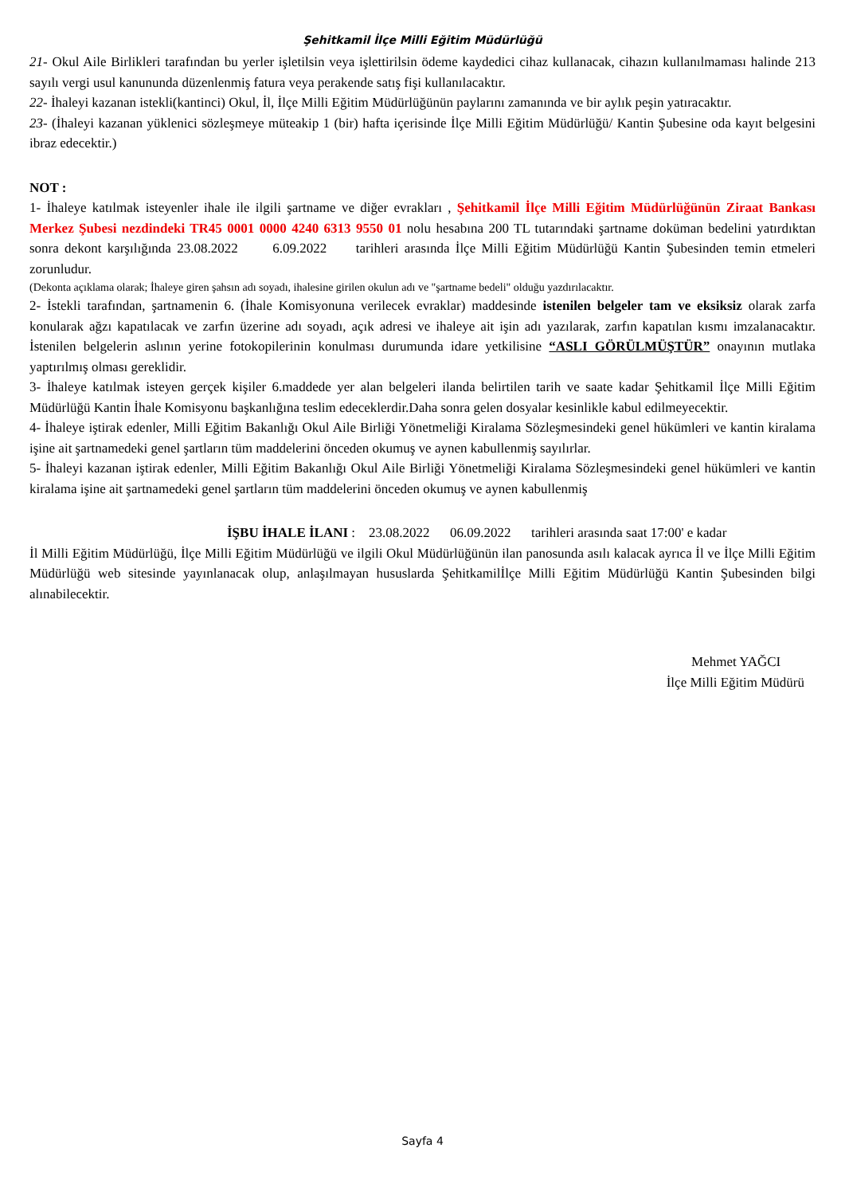Şehitkamil İlçe Milli Eğitim Müdürlüğü
21- Okul Aile Birlikleri tarafından bu yerler işletilsin veya işlettirilsin ödeme kaydedici cihaz kullanacak, cihazın kullanılmaması halinde 213 sayılı vergi usul kanununda düzenlenmiş fatura veya perakende satış fişi kullanılacaktır.
22- İhaleyi kazanan istekli(kantinci) Okul, İl, İlçe Milli Eğitim Müdürlüğünün paylarını zamanında ve bir aylık peşin yatıracaktır.
23- (İhaleyi kazanan yüklenici sözleşmeye müteakip 1 (bir) hafta içerisinde İlçe Milli Eğitim Müdürlüğü/ Kantin Şubesine oda kayıt belgesini ibraz edecektir.)
NOT :
1- İhaleye katılmak isteyenler ihale ile ilgili şartname ve diğer evrakları , Şehitkamil İlçe Milli Eğitim Müdürlüğünün Ziraat Bankası Merkez Şubesi nezdindeki TR45 0001 0000 4240 6313 9550 01 nolu hesabına 200 TL tutarındaki şartname doküman bedelini yatırdıktan sonra dekont karşılığında 23.08.2022 6.09.2022 tarihleri arasında İlçe Milli Eğitim Müdürlüğü Kantin Şubesinden temin etmeleri zorunludur.
(Dekonta açıklama olarak; İhaleye giren şahsın adı soyadı, ihalesine girilen okulun adı ve "şartname bedeli" olduğu yazdırılacaktır.
2- İstekli tarafından, şartnamenin 6. (İhale Komisyonuna verilecek evraklar) maddesinde istenilen belgeler tam ve eksiksiz olarak zarfa konularak ağzı kapatılacak ve zarfın üzerine adı soyadı, açık adresi ve ihaleye ait işin adı yazılarak, zarfın kapatılan kısmı imzalanacaktır. İstenilen belgelerin aslının yerine fotokopilerinin konulması durumunda idare yetkilisine “ASLI GÖRÜLMÜŞTÜR” onayının mutlaka yaptırılmış olması gereklidir.
3- İhaleye katılmak isteyen gerçek kişiler 6.maddede yer alan belgeleri ilanda belirtilen tarih ve saate kadar Şehitkamil İlçe Milli Eğitim Müdürlüğü Kantin İhale Komisyonu başkanlığına teslim edeceklerdir.Daha sonra gelen dosyalar kesinlikle kabul edilmeyecektir.
4- İhaleye iştirak edenler, Milli Eğitim Bakanlığı Okul Aile Birliği Yönetmeliği Kiralama Sözleşmesindeki genel hükümleri ve kantin kiralama işine ait şartnamedeki genel şartların tüm maddelerini önceden okumuş ve aynen kabullenmiş sayılırlar.
5- İhaleyi kazanan iştirak edenler, Milli Eğitim Bakanlığı Okul Aile Birliği Yönetmeliği Kiralama Sözleşmesindeki genel hükümleri ve kantin kiralama işine ait şartnamedeki genel şartların tüm maddelerini önceden okumuş ve aynen kabullenmiş
İŞBU İHALE İLANI : 23.08.2022 06.09.2022 tarihleri arasında saat 17:00' e kadar
İl Milli Eğitim Müdürlüğü, İlçe Milli Eğitim Müdürlüğü ve ilgili Okul Müdürlüğünün ilan panosunda asılı kalacak ayrıca İl ve İlçe Milli Eğitim Müdürlüğü web sitesinde yayınlanacak olup, anlaşılmayan hususlarda Şehitkamilİlçe Milli Eğitim Müdürlüğü Kantin Şubesinden bilgi alınabilecektir.
Mehmet YAĞCI
İlçe Milli Eğitim Müdürü
Sayfa 4